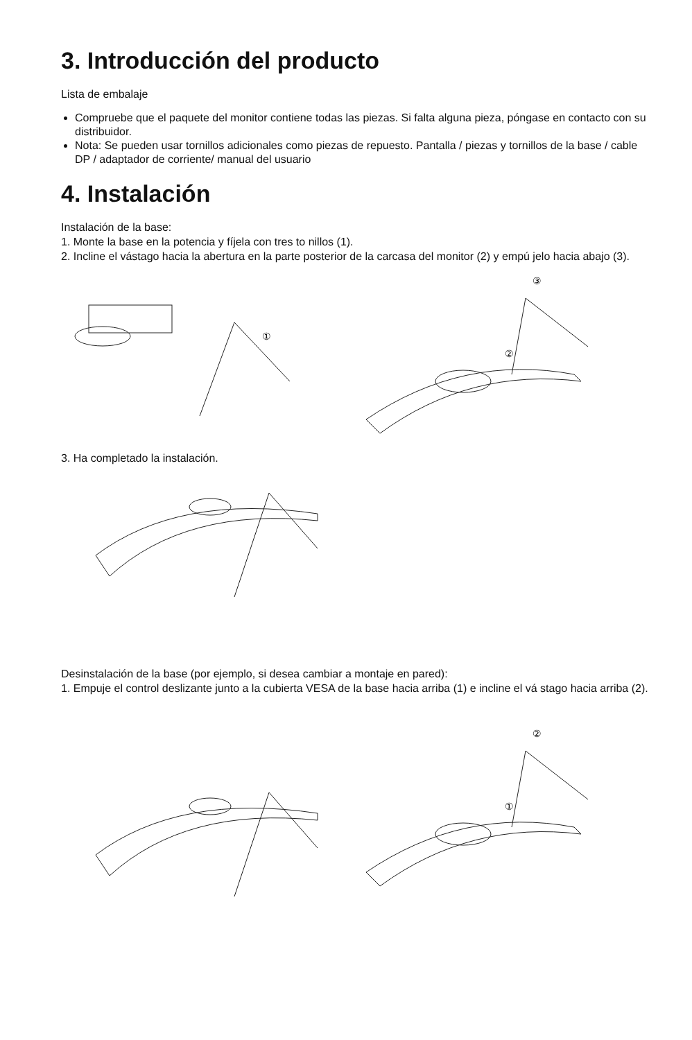3. Introducción del producto
Lista de embalaje
Compruebe que el paquete del monitor contiene todas las piezas. Si falta alguna pieza, póngase en contacto con su distribuidor.
Nota: Se pueden usar tornillos adicionales como piezas de repuesto. Pantalla / piezas y tornillos de la base / cable DP / adaptador de corriente/ manual del usuario
4. Instalación
Instalación de la base:
1. Monte la base en la potencia y fíjela con tres to nillos (1).
2. Incline el vástago hacia la abertura en la parte posterior de la carcasa del monitor (2) y empú jelo hacia abajo (3).
①
③
②
3. Ha completado la instalación.
Desinstalación de la base (por ejemplo, si desea cambiar a montaje en pared):
1. Empuje el control deslizante junto a la cubierta VESA de la base hacia arriba (1) e incline el vá stago hacia arriba (2).
②
①